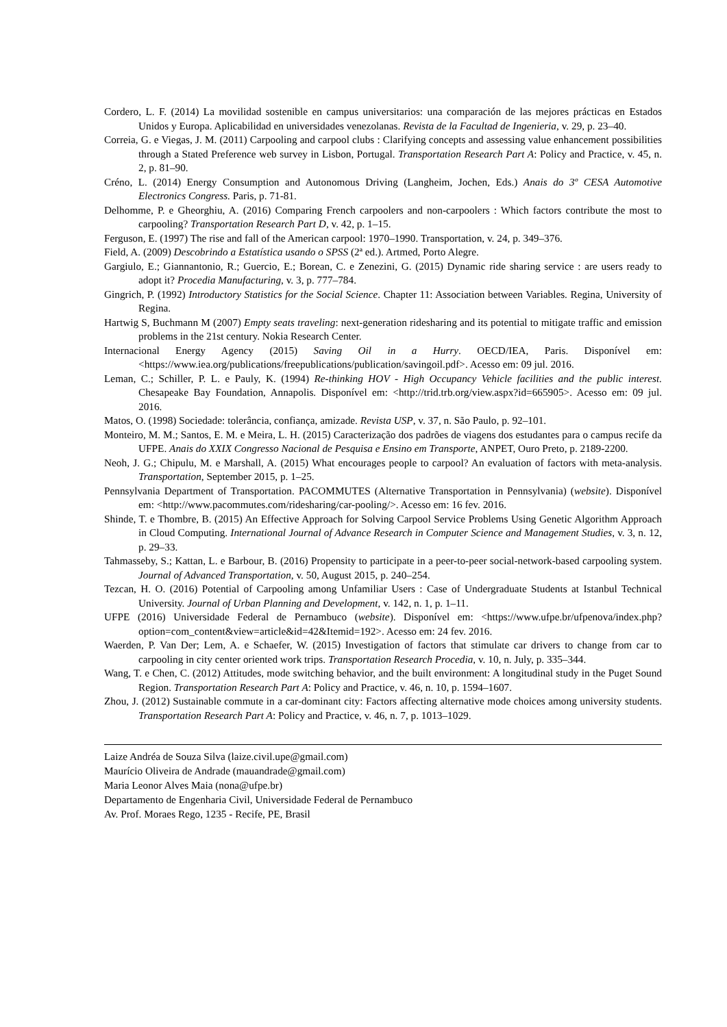Cordero, L. F. (2014) La movilidad sostenible en campus universitarios: una comparación de las mejores prácticas en Estados Unidos y Europa. Aplicabilidad en universidades venezolanas. Revista de la Facultad de Ingenieria, v. 29, p. 23–40.
Correia, G. e Viegas, J. M. (2011) Carpooling and carpool clubs : Clarifying concepts and assessing value enhancement possibilities through a Stated Preference web survey in Lisbon, Portugal. Transportation Research Part A: Policy and Practice, v. 45, n. 2, p. 81–90.
Créno, L. (2014) Energy Consumption and Autonomous Driving (Langheim, Jochen, Eds.) Anais do 3º CESA Automotive Electronics Congress. Paris, p. 71-81.
Delhomme, P. e Gheorghiu, A. (2016) Comparing French carpoolers and non-carpoolers : Which factors contribute the most to carpooling? Transportation Research Part D, v. 42, p. 1–15.
Ferguson, E. (1997) The rise and fall of the American carpool: 1970–1990. Transportation, v. 24, p. 349–376.
Field, A. (2009) Descobrindo a Estatística usando o SPSS (2ª ed.). Artmed, Porto Alegre.
Gargiulo, E.; Giannantonio, R.; Guercio, E.; Borean, C. e Zenezini, G. (2015) Dynamic ride sharing service : are users ready to adopt it? Procedia Manufacturing, v. 3, p. 777–784.
Gingrich, P. (1992) Introductory Statistics for the Social Science. Chapter 11: Association between Variables. Regina, University of Regina.
Hartwig S, Buchmann M (2007) Empty seats traveling: next-generation ridesharing and its potential to mitigate traffic and emission problems in the 21st century. Nokia Research Center.
Internacional Energy Agency (2015) Saving Oil in a Hurry. OECD/IEA, Paris. Disponível em: <https://www.iea.org/publications/freepublications/publication/savingoil.pdf>. Acesso em: 09 jul. 2016.
Leman, C.; Schiller, P. L. e Pauly, K. (1994) Re-thinking HOV - High Occupancy Vehicle facilities and the public interest. Chesapeake Bay Foundation, Annapolis. Disponível em: <http://trid.trb.org/view.aspx?id=665905>. Acesso em: 09 jul. 2016.
Matos, O. (1998) Sociedade: tolerância, confiança, amizade. Revista USP, v. 37, n. São Paulo, p. 92–101.
Monteiro, M. M.; Santos, E. M. e Meira, L. H. (2015) Caracterização dos padrões de viagens dos estudantes para o campus recife da UFPE. Anais do XXIX Congresso Nacional de Pesquisa e Ensino em Transporte, ANPET, Ouro Preto, p. 2189-2200.
Neoh, J. G.; Chipulu, M. e Marshall, A. (2015) What encourages people to carpool? An evaluation of factors with meta-analysis. Transportation, September 2015, p. 1–25.
Pennsylvania Department of Transportation. PACOMMUTES (Alternative Transportation in Pennsylvania) (website). Disponível em: <http://www.pacommutes.com/ridesharing/car-pooling/>. Acesso em: 16 fev. 2016.
Shinde, T. e Thombre, B. (2015) An Effective Approach for Solving Carpool Service Problems Using Genetic Algorithm Approach in Cloud Computing. International Journal of Advance Research in Computer Science and Management Studies, v. 3, n. 12, p. 29–33.
Tahmasseby, S.; Kattan, L. e Barbour, B. (2016) Propensity to participate in a peer-to-peer social-network-based carpooling system. Journal of Advanced Transportation, v. 50, August 2015, p. 240–254.
Tezcan, H. O. (2016) Potential of Carpooling among Unfamiliar Users : Case of Undergraduate Students at Istanbul Technical University. Journal of Urban Planning and Development, v. 142, n. 1, p. 1–11.
UFPE (2016) Universidade Federal de Pernambuco (website). Disponível em: <https://www.ufpe.br/ufpenova/index.php?option=com_content&view=article&id=42&Itemid=192>. Acesso em: 24 fev. 2016.
Waerden, P. Van Der; Lem, A. e Schaefer, W. (2015) Investigation of factors that stimulate car drivers to change from car to carpooling in city center oriented work trips. Transportation Research Procedia, v. 10, n. July, p. 335–344.
Wang, T. e Chen, C. (2012) Attitudes, mode switching behavior, and the built environment: A longitudinal study in the Puget Sound Region. Transportation Research Part A: Policy and Practice, v. 46, n. 10, p. 1594–1607.
Zhou, J. (2012) Sustainable commute in a car-dominant city: Factors affecting alternative mode choices among university students. Transportation Research Part A: Policy and Practice, v. 46, n. 7, p. 1013–1029.
Laize Andréa de Souza Silva (laize.civil.upe@gmail.com)
Maurício Oliveira de Andrade (mauandrade@gmail.com)
Maria Leonor Alves Maia (nona@ufpe.br)
Departamento de Engenharia Civil, Universidade Federal de Pernambuco
Av. Prof. Moraes Rego, 1235 - Recife, PE, Brasil